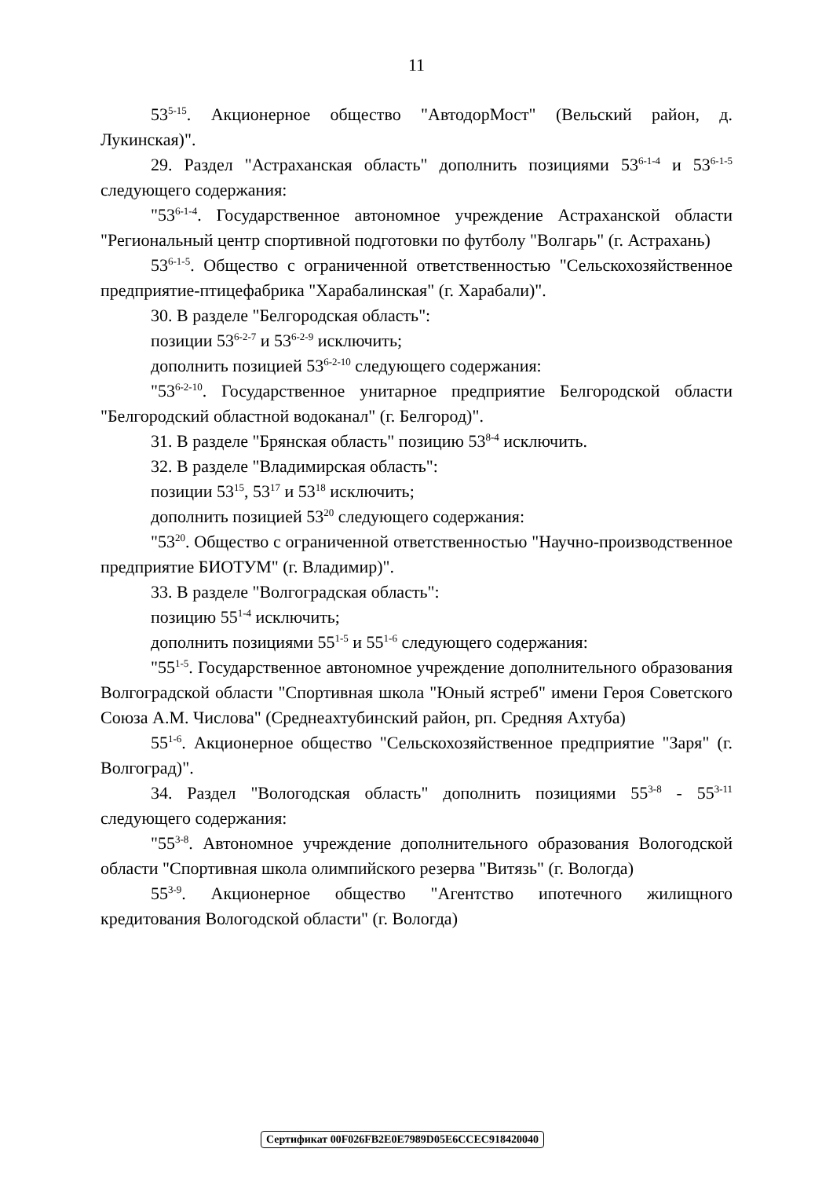11
53<sup>5-15</sup>. Акционерное общество "АвтодорМост" (Вельский район, д. Лукинская)".
29. Раздел "Астраханская область" дополнить позициями 53<sup>6-1-4</sup> и 53<sup>6-1-5</sup> следующего содержания:
"53<sup>6-1-4</sup>. Государственное автономное учреждение Астраханской области "Региональный центр спортивной подготовки по футболу "Волгарь" (г. Астрахань)
53<sup>6-1-5</sup>. Общество с ограниченной ответственностью "Сельскохозяйственное предприятие-птицефабрика "Харабалинская" (г. Харабали)".
30. В разделе "Белгородская область":
позиции 53<sup>6-2-7</sup> и 53<sup>6-2-9</sup> исключить;
дополнить позицией 53<sup>6-2-10</sup> следующего содержания:
"53<sup>6-2-10</sup>. Государственное унитарное предприятие Белгородской области "Белгородский областной водоканал" (г. Белгород)".
31. В разделе "Брянская область" позицию 53<sup>8-4</sup> исключить.
32. В разделе "Владимирская область":
позиции 53<sup>15</sup>, 53<sup>17</sup> и 53<sup>18</sup> исключить;
дополнить позицией 53<sup>20</sup> следующего содержания:
"53<sup>20</sup>. Общество с ограниченной ответственностью "Научно-производственное предприятие БИОТУМ" (г. Владимир)".
33. В разделе "Волгоградская область":
позицию 55<sup>1-4</sup> исключить;
дополнить позициями 55<sup>1-5</sup> и 55<sup>1-6</sup> следующего содержания:
"55<sup>1-5</sup>. Государственное автономное учреждение дополнительного образования Волгоградской области "Спортивная школа "Юный ястреб" имени Героя Советского Союза А.М. Числова" (Среднеахтубинский район, рп. Средняя Ахтуба)
55<sup>1-6</sup>. Акционерное общество "Сельскохозяйственное предприятие "Заря" (г. Волгоград)".
34. Раздел "Вологодская область" дополнить позициями 55<sup>3-8</sup> - 55<sup>3-11</sup> следующего содержания:
"55<sup>3-8</sup>. Автономное учреждение дополнительного образования Вологодской области "Спортивная школа олимпийского резерва "Витязь" (г. Вологда)
55<sup>3-9</sup>. Акционерное общество "Агентство ипотечного жилищного кредитования Вологодской области" (г. Вологда)
Сертификат 00F026FB2E0E7989D05E6CCEC918420040